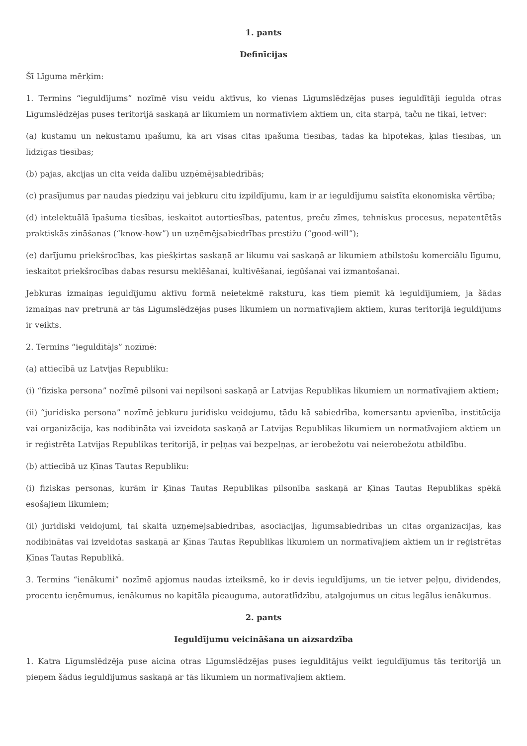1. pants
Definīcijas
Šī Līguma mērķim:
1. Termins “ieguldījums” nozīmē visu veidu aktīvus, ko vienas Līgumslēdzējas puses ieguldītāji iegulda otras Līgumslēdzējas puses teritorijā saskaņā ar likumiem un normatīviem aktiem un, cita starpā, taču ne tikai, ietver:
(a) kustamu un nekustamu īpašumu, kā arī visas citas īpašuma tiesības, tādas kā hipotēkas, ķīlas tiesības, un līdzīgas tiesības;
(b) pajas, akcijas un cita veida dalību uzņēmējsabiedrībās;
(c) prasījumus par naudas piedziņu vai jebkuru citu izpildījumu, kam ir ar ieguldījumu saistīta ekonomiska vērtība;
(d) intelektuālā īpašuma tiesības, ieskaitot autortiesības, patentus, preču zīmes, tehniskus procesus, nepatentētās praktiskās zināšanas (“know-how”) un uzņēmējsabiedrības prestižu (“good-will”);
(e) darījumu priekšrocības, kas piešķirtas saskaņā ar likumu vai saskaņā ar likumiem atbilstošu komerciālu līgumu, ieskaitot priekšrocības dabas resursu meklēšanai, kultivēšanai, iegūšanai vai izmantošanai.
Jebkuras izmaiņas ieguldījumu aktīvu formā neietekmē raksturu, kas tiem piemīt kā ieguldījumiem, ja šādas izmaiņas nav pretrunā ar tās Līgumslēdzējas puses likumiem un normatīvajiem aktiem, kuras teritorijā ieguldījums ir veikts.
2. Termins “ieguldītājs” nozīmē:
(a) attiecībā uz Latvijas Republiku:
(i) “fiziska persona” nozīmē pilsoni vai nepilsoni saskaņā ar Latvijas Republikas likumiem un normatīvajiem aktiem;
(ii) “juridiska persona” nozīmē jebkuru juridisku veidojumu, tādu kā sabiedrība, komersantu apvienība, institūcija vai organizācija, kas nodibināta vai izveidota saskaņā ar Latvijas Republikas likumiem un normatīvajiem aktiem un ir reģistrēta Latvijas Republikas teritorijā, ir peļņas vai bezpeļņas, ar ierobežotu vai neierobežotu atbildību.
(b) attiecībā uz Ķīnas Tautas Republiku:
(i) fiziskas personas, kurām ir Ķīnas Tautas Republikas pilsonība saskaņā ar Ķīnas Tautas Republikas spēkā esošajiem likumiem;
(ii) juridiski veidojumi, tai skaitā uzņēmējsabiedrības, asociācijas, līgumsabiedrības un citas organizācijas, kas nodibinātas vai izveidotas saskaņā ar Ķīnas Tautas Republikas likumiem un normatīvajiem aktiem un ir reģistrētas Ķīnas Tautas Republikā.
3. Termins “ienākumi” nozīmē apjomus naudas izteiksmē, ko ir devis ieguldījums, un tie ietver peļņu, dividendes, procentu ieņēmumus, ienākumus no kapitāla pieauguma, autoratlīdzību, atalgojumus un citus legālus ienākumus.
2. pants
Ieguldījumu veicināšana un aizsardzība
1. Katra Līgumslēdzēja puse aicina otras Līgumslēdzējas puses ieguldītājus veikt ieguldījumus tās teritorijā un pieņem šādus ieguldījumus saskaņā ar tās likumiem un normatīvajiem aktiem.